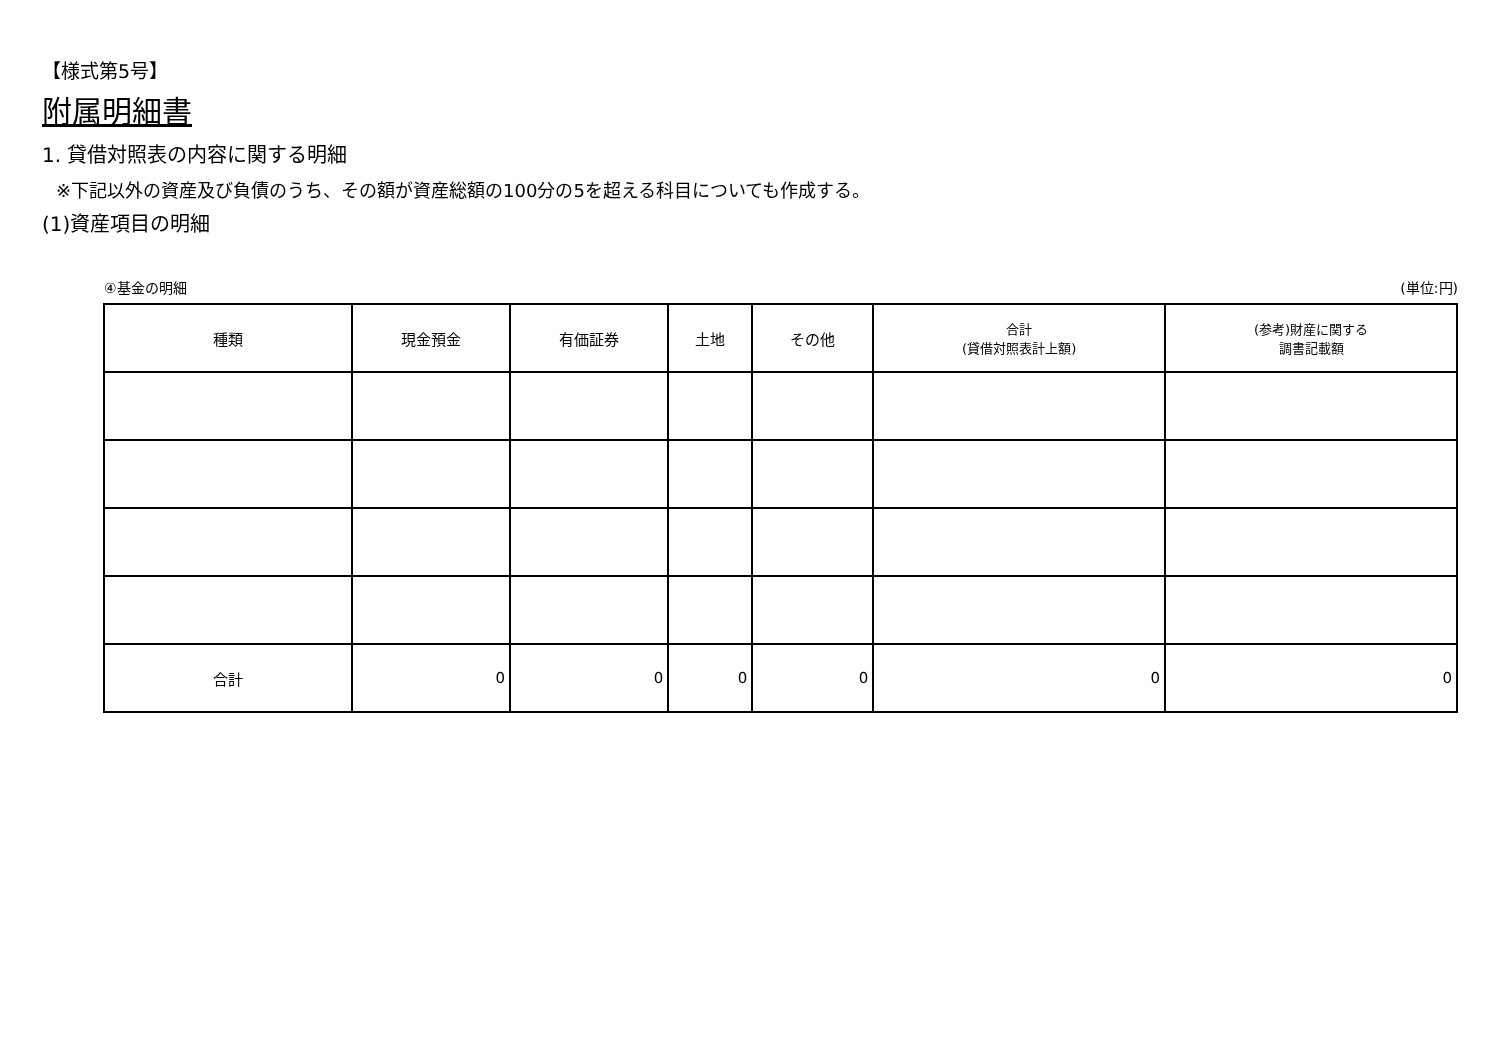【様式第5号】
附属明細書
1. 貸借対照表の内容に関する明細
※下記以外の資産及び負債のうち、その額が資産総額の100分の5を超える科目についても作成する。
(1)資産項目の明細
④基金の明細 (単位:円)
| 種類 | 現金預金 | 有価証券 | 土地 | その他 | 合計 (貸借対照表計上額) | (参考)財産に関する 調書記載額 |
| --- | --- | --- | --- | --- | --- | --- |
| 合計 | 0 | 0 | 0 | 0 | 0 | 0 |